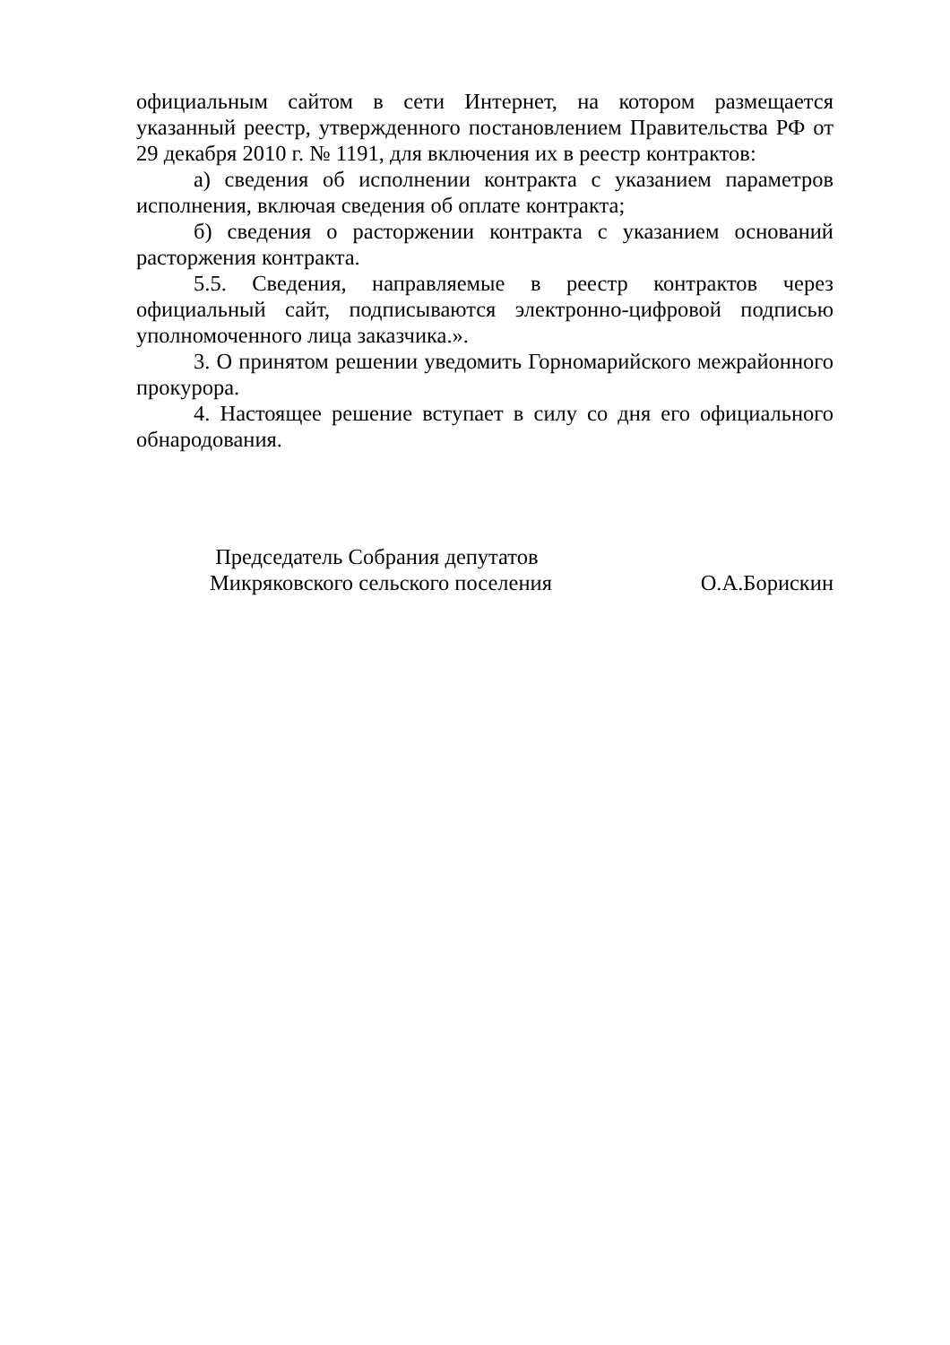официальным сайтом в сети Интернет, на котором размещается указанный реестр, утвержденного постановлением Правительства РФ от 29 декабря 2010 г. № 1191, для включения их в реестр контрактов:
а) сведения об исполнении контракта с указанием параметров исполнения, включая сведения об оплате контракта;
б) сведения о расторжении контракта с указанием оснований расторжения контракта.
5.5. Сведения, направляемые в реестр контрактов через официальный сайт, подписываются электронно-цифровой подписью уполномоченного лица заказчика.».
3. О принятом решении уведомить Горномарийского межрайонного прокурора.
4. Настоящее решение вступает в силу со дня его официального обнародования.
Председатель Собрания депутатов
Микряковского сельского поселения
О.А.Борискин